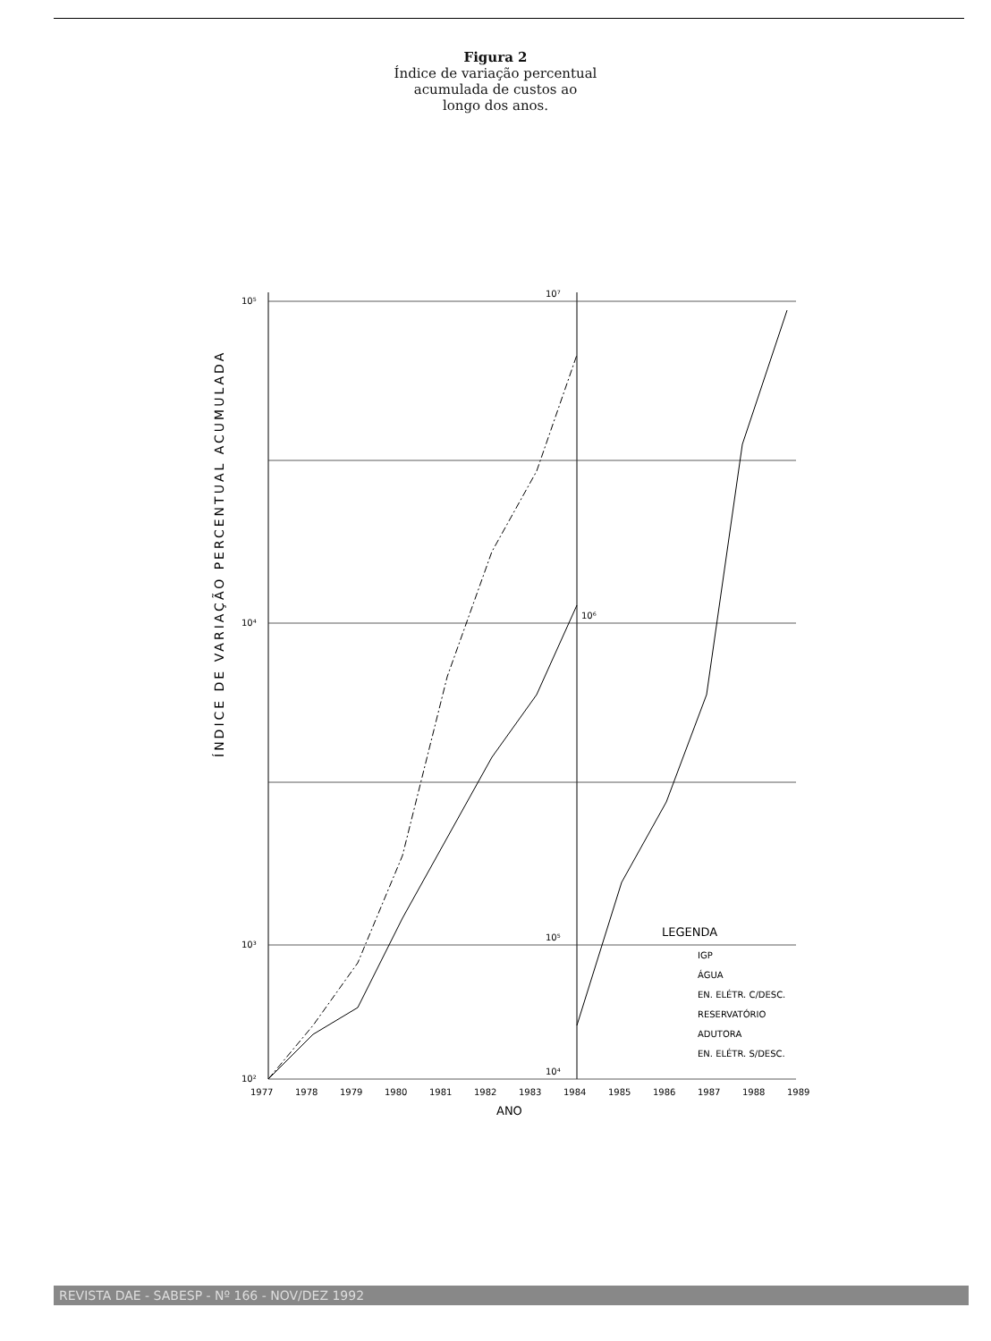Figura 2
Índice de variação percentual
acumulada de custos ao
longo dos anos.
ÍNDICE DE VARIAÇÃO PERCENTUAL ACUMULADA
10⁵
10⁴
10³
10²
10⁷
10⁶
10⁵
10⁴
1977
1978
1979
1980
1981
1982
1983
1984
1985
1986
1987
1988
1989
ANO
LEGENDA
IGP
ÁGUA
EN. ELÉTR. C/DESC.
RESERVATÓRIO
ADUTORA
EN. ELÉTR. S/DESC.
REVISTA DAE - SABESP - Nº 166 - NOV/DEZ 1992